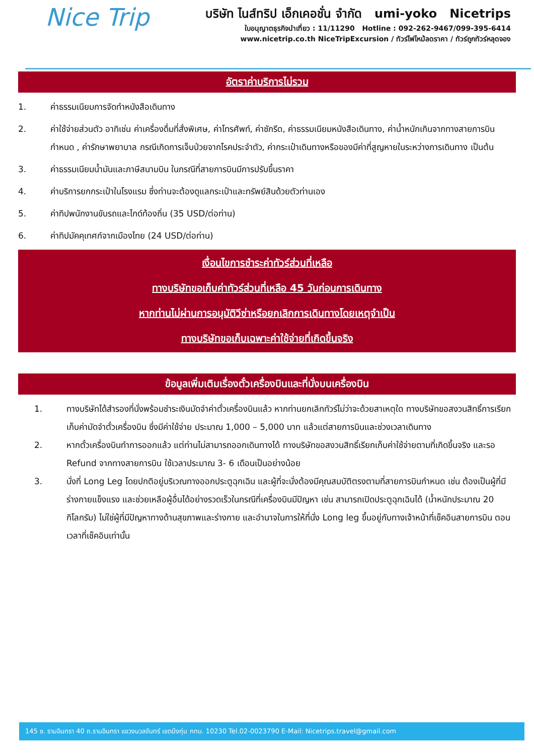Nice Trip
บริษัท ไนส์ทริป เอ็กเคอชั่น จำกัด umi-yoko Nicetrips
ใบอนุญาตธุรกิจนำเที่ยว : 11/11290 Hotline : 092-262-9467/099-395-6414
www.nicetrip.co.th NiceTripExcursion / ทัวร์ไฟไหม้ลดราคา / ทัวร์ถูกทัวร์หลุดจอง
อัตราค่าบริการไม่รวม
1. ค่าธรรมเนียมการจัดทำหนังสือเดินทาง
2. ค่าใช้จ่ายส่วนตัว อาทิเช่น ค่าเครื่องดื่มที่สั่งพิเศษ, ค่าโทรศัพท์, ค่าซักรีด, ค่าธรรมเนียมหนังสือเดินทาง, ค่าน้ำหนักเกินจากทางสายการบินกำหนด , ค่ารักษาพยาบาล กรณีเกิดการเจ็บป่วยจากโรคประจำตัว, ค่ากระเป๋าเดินทางหรือของมีค่าที่สูญหายในระหว่างการเดินทาง เป็นต้น
3. ค่าธรรมเนียมน้ำมันและภาษีสนามบิน ในกรณีที่สายการบินมีการปรับขึ้นราคา
4. ค่าบริการยกกระเป๋าในโรงแรม ซึ่งท่านจะต้องดูแลกระเป๋าและทรัพย์สินด้วยตัวท่านเอง
5. ค่าทิปพนักงานขับรถและไกด์ท้องถิ่น (35 USD/ต่อท่าน)
6. ค่าทิปมัคคุเทศก์จากเมืองไทย (24 USD/ต่อท่าน)
เงื่อนไขการชำระค่าทัวร์ส่วนที่เหลือ
ทางบริษัทขอเก็บค่าทัวร์ส่วนที่เหลือ 45 วันก่อนการเดินทาง
หากท่านไม่ผ่านการอนุมัติวีซ่าหรือยกเลิกการเดินทางโดยเหตุจำเป็น
ทางบริษัทขอเก็บเฉพาะค่าใช้จ่ายที่เกิดขึ้นจริง
ข้อมูลเพิ่มเติมเรื่องตั๋วเครื่องบินและที่นั่งบนเครื่องบิน
1. ทางบริษัทได้สำรองที่นั่งพร้อมชำระเงินมัดจำค่าตั๋วเครื่องบินแล้ว หากท่านยกเลิกทัวร์ไม่ว่าจะด้วยสาเหตุใด ทางบริษัทขอสงวนสิทธิ์การเรียกเก็บค่ามัดจำตั๋วเครื่องบิน ซึ่งมีค่าใช้จ่าย ประมาณ 1,000 – 5,000 บาท แล้วแต่สายการบินและช่วงเวลาเดินทาง
2. หากตั๋วเครื่องบินทำการออกแล้ว แต่ท่านไม่สามารถออกเดินทางได้ ทางบริษัทขอสงวนสิทธิ์เรียกเก็บค่าใช้จ่ายตามที่เกิดขึ้นจริง และรอ Refund จากทางสายการบิน ใช้เวลาประมาณ 3- 6 เดือนเป็นอย่างน้อย
3. นั่งที่ Long Leg โดยปกติอยู่บริเวณทางออกประตูฉุกเฉิน และผู้ที่จะนั่งต้องมีคุณสมบัติตรงตามที่สายการบินกำหนด เช่น ต้องเป็นผู้ที่มีร่างกายแข็งแรง และช่วยเหลือผู้อื่นได้อย่างรวดเร็วในกรณีที่เครื่องบินมีปัญหา เช่น สามารถเปิดประตูฉุกเฉินได้ (น้ำหนักประมาณ 20 กิโลกรัม) ไม่ใช่ผู้ที่มีปัญหาทางด้านสุขภาพและร่างกาย และอำนาจในการให้ที่นั่ง Long leg ขึ้นอยู่กับทางเจ้าหน้าที่เช็คอินสายการบิน ตอนเวลาที่เช็คอินเท่านั้น
145 ซ. รามอินทรา 40 ถ.รามอินทรา แขวงนวลจันทร์ เขตบึงกุ่ม กทม. 10230 Tel.02-0023790 E-Mail: Nicetrips.travel@gmail.com